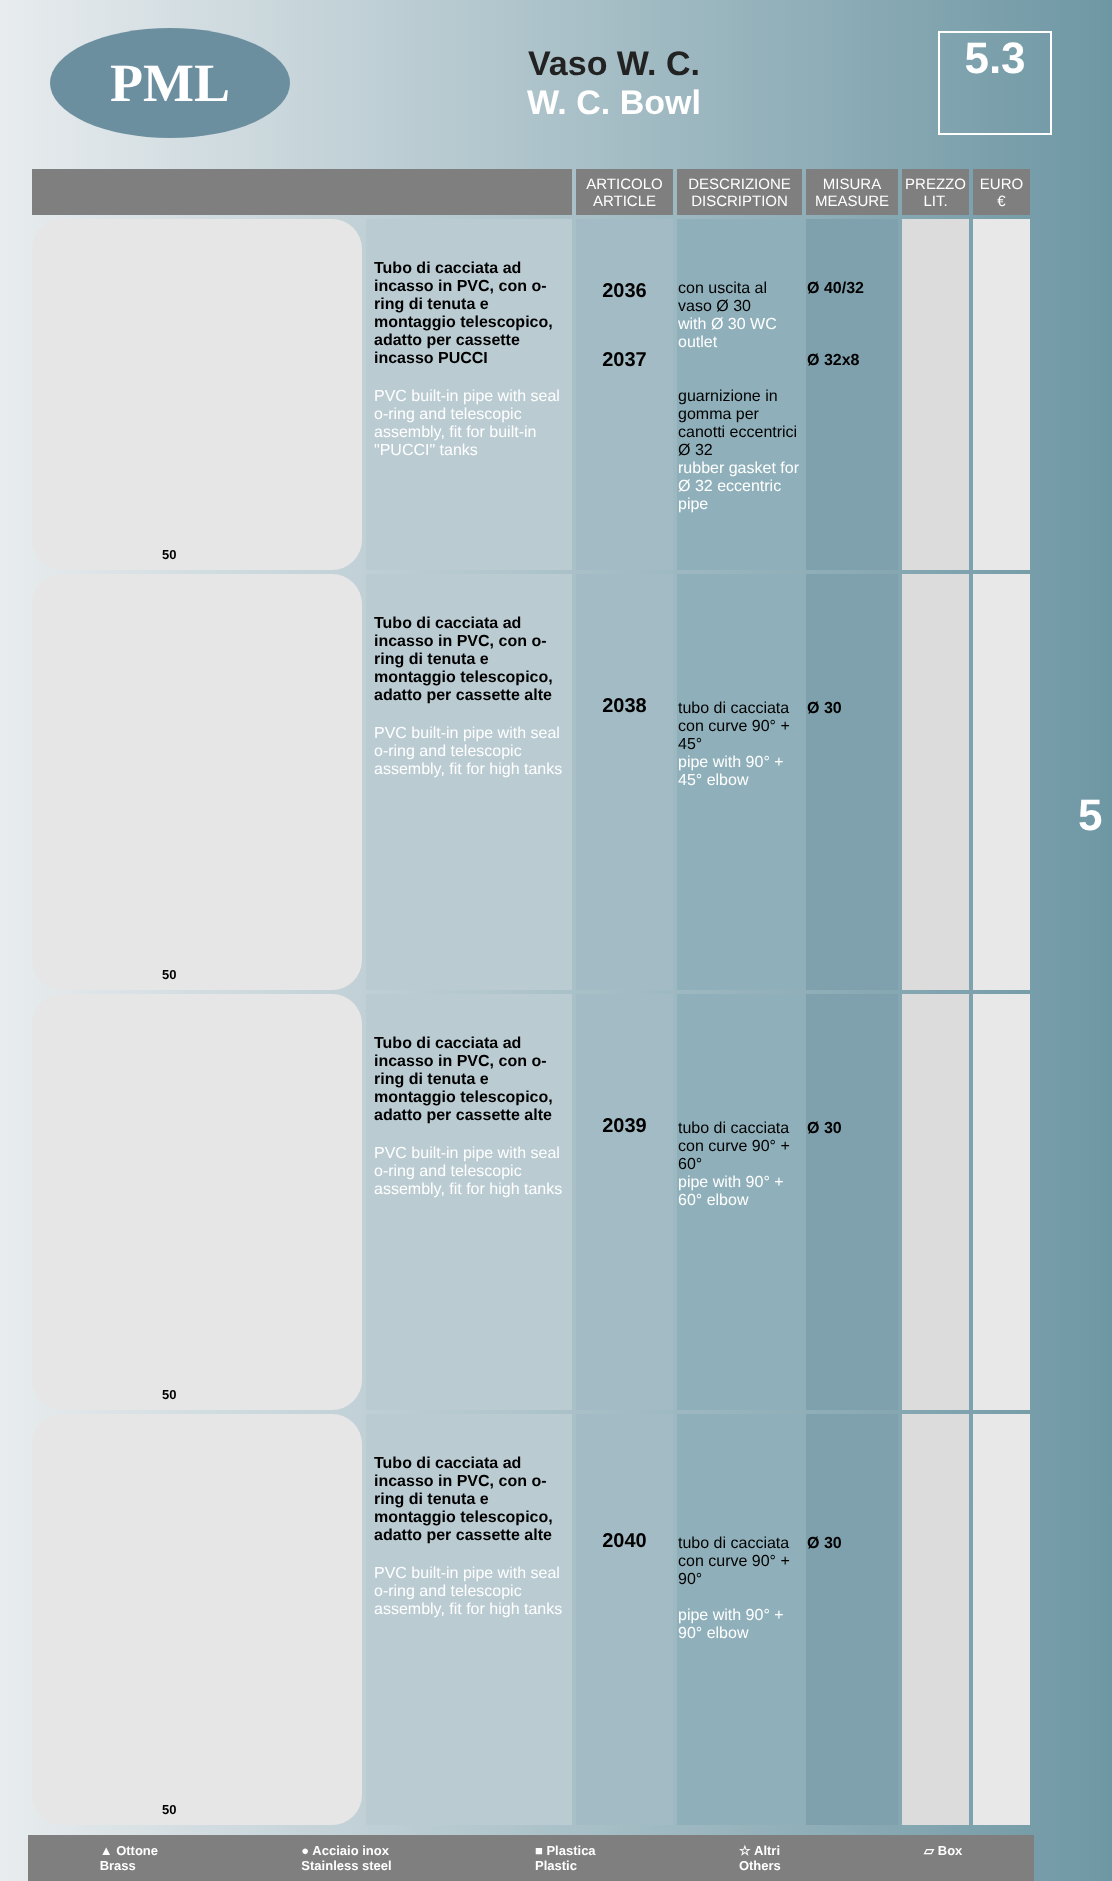PML
Vaso W. C.
W. C. Bowl
5.3
5
| | | ARTICOLO ARTICLE | DESCRIZIONE DISCRIPTION | MISURA MEASURE | PREZZO LIT. | EURO € |
| --- | --- | --- | --- | --- | --- | --- |
| 50 | Tubo di cacciata ad incasso in PVC, con o-ring di tenuta e montaggio telescopico, adatto per cassette incasso PUCCI PVC built-in pipe with seal o-ring and telescopic assembly, fit for built-in "PUCCI" tanks | 2036 2037 | con uscita al vaso Ø 30 with Ø 30 WC outlet guarnizione in gomma per canotti eccentrici Ø 32 rubber gasket for Ø 32 eccentric pipe | Ø 40/32 Ø 32x8 | | |
| 50 | Tubo di cacciata ad incasso in PVC, con o-ring di tenuta e montaggio telescopico, adatto per cassette alte PVC built-in pipe with seal o-ring and telescopic assembly, fit for high tanks | 2038 | tubo di cacciata con curve 90° + 45° pipe with 90° + 45° elbow | Ø 30 | | |
| 50 | Tubo di cacciata ad incasso in PVC, con o-ring di tenuta e montaggio telescopico, adatto per cassette alte PVC built-in pipe with seal o-ring and telescopic assembly, fit for high tanks | 2039 | tubo di cacciata con curve 90° + 60° pipe with 90° + 60° elbow | Ø 30 | | |
| 50 | Tubo di cacciata ad incasso in PVC, con o-ring di tenuta e montaggio telescopico, adatto per cassette alte PVC built-in pipe with seal o-ring and telescopic assembly, fit for high tanks | 2040 | tubo di cacciata con curve 90° + 90° pipe with 90° + 90° elbow | Ø 30 | | |
▲ Ottone
Brass ● Acciaio inox
Stainless steel ■ Plastica
Plastic ☆ Altri
Others ▱ Box